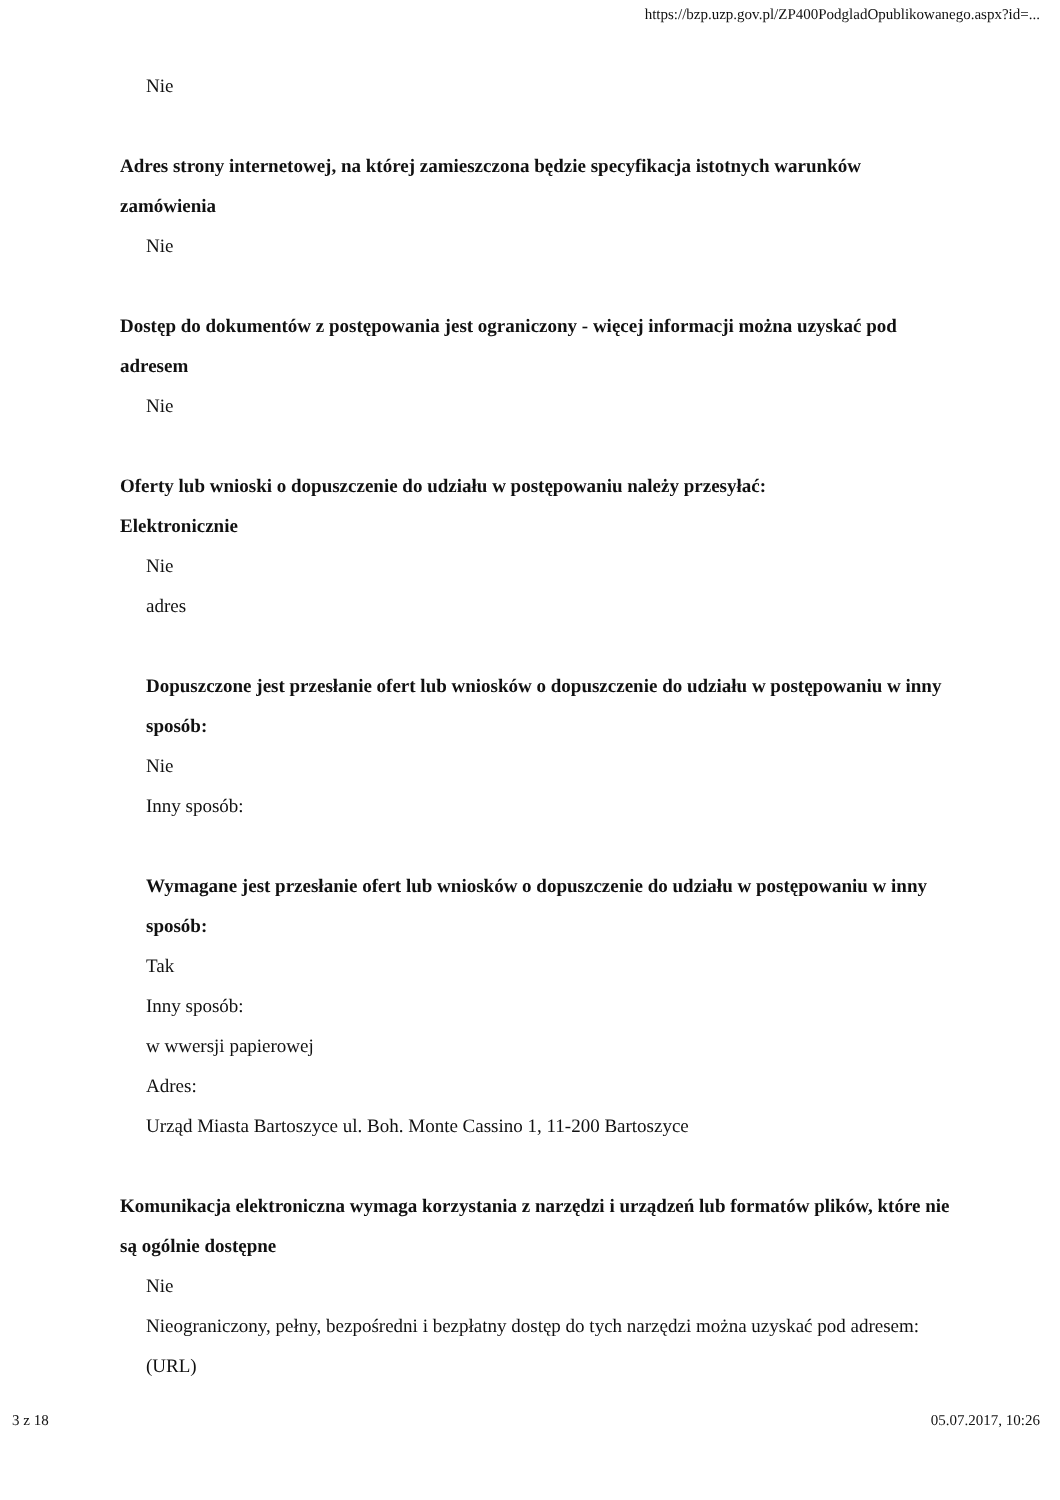https://bzp.uzp.gov.pl/ZP400PodgladOpublikowanego.aspx?id=...
Nie
Adres strony internetowej, na której zamieszczona będzie specyfikacja istotnych warunków zamówienia
Nie
Dostęp do dokumentów z postępowania jest ograniczony - więcej informacji można uzyskać pod adresem
Nie
Oferty lub wnioski o dopuszczenie do udziału w postępowaniu należy przesyłać:
Elektronicznie
Nie
adres
Dopuszczone jest przesłanie ofert lub wniosków o dopuszczenie do udziału w postępowaniu w inny sposób:
Nie
Inny sposób:
Wymagane jest przesłanie ofert lub wniosków o dopuszczenie do udziału w postępowaniu w inny sposób:
Tak
Inny sposób:
w wwersji papierowej
Adres:
Urząd Miasta Bartoszyce ul. Boh. Monte Cassino 1, 11-200 Bartoszyce
Komunikacja elektroniczna wymaga korzystania z narzędzi i urządzeń lub formatów plików, które nie są ogólnie dostępne
Nie
Nieograniczony, pełny, bezpośredni i bezpłatny dostęp do tych narzędzi można uzyskać pod adresem: (URL)
3 z 18 05.07.2017, 10:26